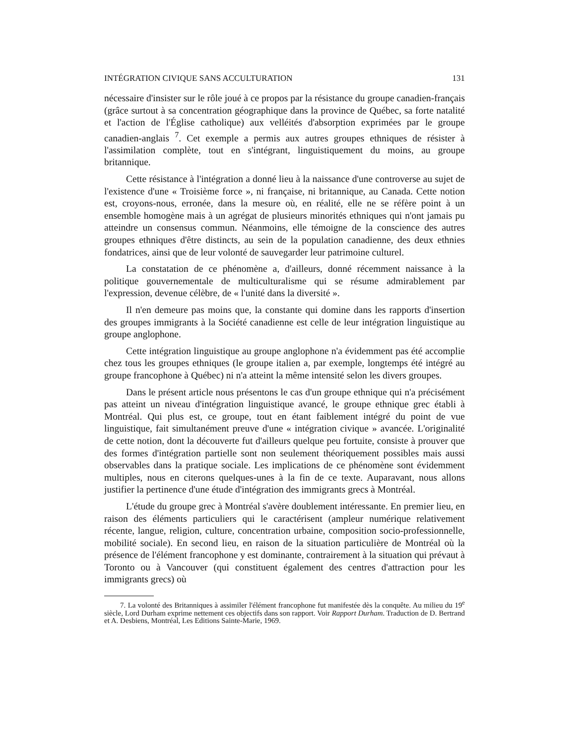INTÉGRATION CIVIQUE SANS ACCULTURATION 131
nécessaire d'insister sur le rôle joué à ce propos par la résistance du groupe canadien-français (grâce surtout à sa concentration géographique dans la province de Québec, sa forte natalité et l'action de l'Église catholique) aux velléités d'absorption exprimées par le groupe canadien-anglais <sup>7</sup>. Cet exemple a permis aux autres groupes ethniques de résister à l'assimilation complète, tout en s'intégrant, linguistiquement du moins, au groupe britannique.
Cette résistance à l'intégration a donné lieu à la naissance d'une controverse au sujet de l'existence d'une « Troisième force », ni française, ni britannique, au Canada. Cette notion est, croyons-nous, erronée, dans la mesure où, en réalité, elle ne se réfère point à un ensemble homogène mais à un agrégat de plusieurs minorités ethniques qui n'ont jamais pu atteindre un consensus commun. Néanmoins, elle témoigne de la conscience des autres groupes ethniques d'être distincts, au sein de la population canadienne, des deux ethnies fondatrices, ainsi que de leur volonté de sauvegarder leur patrimoine culturel.
La constatation de ce phénomène a, d'ailleurs, donné récemment naissance à la politique gouvernementale de multiculturalisme qui se résume admirablement par l'expression, devenue célèbre, de « l'unité dans la diversité ».
Il n'en demeure pas moins que, la constante qui domine dans les rapports d'insertion des groupes immigrants à la Société canadienne est celle de leur intégration linguistique au groupe anglophone.
Cette intégration linguistique au groupe anglophone n'a évidemment pas été accomplie chez tous les groupes ethniques (le groupe italien a, par exemple, longtemps été intégré au groupe francophone à Québec) ni n'a atteint la même intensité selon les divers groupes.
Dans le présent article nous présentons le cas d'un groupe ethnique qui n'a précisément pas atteint un niveau d'intégration linguistique avancé, le groupe ethnique grec établi à Montréal. Qui plus est, ce groupe, tout en étant faiblement intégré du point de vue linguistique, fait simultanément preuve d'une « intégration civique » avancée. L'originalité de cette notion, dont la découverte fut d'ailleurs quelque peu fortuite, consiste à prouver que des formes d'intégration partielle sont non seulement théoriquement possibles mais aussi observables dans la pratique sociale. Les implications de ce phénomène sont évidemment multiples, nous en citerons quelques-unes à la fin de ce texte. Auparavant, nous allons justifier la pertinence d'une étude d'intégration des immigrants grecs à Montréal.
L'étude du groupe grec à Montréal s'avère doublement intéressante. En premier lieu, en raison des éléments particuliers qui le caractérisent (ampleur numérique relativement récente, langue, religion, culture, concentration urbaine, composition socio-professionnelle, mobilité sociale). En second lieu, en raison de la situation particulière de Montréal où la présence de l'élément francophone y est dominante, contrairement à la situation qui prévaut à Toronto ou à Vancouver (qui constituent également des centres d'attraction pour les immigrants grecs) où
7. La volonté des Britanniques à assimiler l'élément francophone fut manifestée dès la conquête. Au milieu du 19<sup>e</sup> siècle, Lord Durham exprime nettement ces objectifs dans son rapport. Voir Rapport Durham. Traduction de D. Bertrand et A. Desbiens, Montréal, Les Editions Sainte-Marie, 1969.